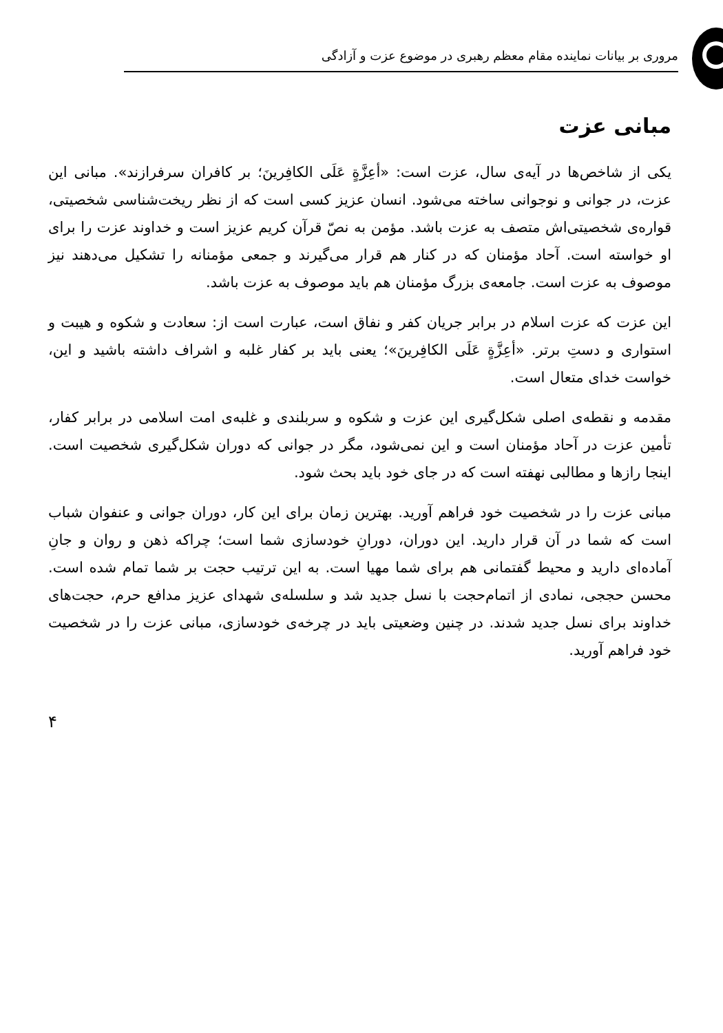مروری بر بیانات نماینده مقام معظم رهبری در موضوع عزت و آزادگی
مبانی عزت
یکی از شاخص‌ها در آیه‌ی سال، عزت است: «أعِزَّةٍ عَلَی الکافِرینَ؛ بر کافران سرفرازند». مبانی این عزت، در جوانی و نوجوانی ساخته می‌شود. انسان عزیز کسی است که از نظر ریخت‌شناسی شخصیتی، قواره‌ی شخصیتی‌اش متصف به عزت باشد. مؤمن به نصّ قرآن کریم عزیز است و خداوند عزت را برای او خواسته است. آحاد مؤمنان که در کنار هم قرار می‌گیرند و جمعی مؤمنانه را تشکیل می‌دهند نیز موصوف به عزت است. جامعه‌ی بزرگ مؤمنان هم باید موصوف به عزت باشد.
این عزت که عزت اسلام در برابر جریان کفر و نفاق است، عبارت است از: سعادت و شکوه و هیبت و استواری و دستِ برتر. «أعِزَّةٍ عَلَی الکافِرینَ»؛ یعنی باید بر کفار غلبه و اشراف داشته باشید و این، خواست خدای متعال است.
مقدمه و نقطه‌ی اصلی شکل‌گیری این عزت و شکوه و سربلندی و غلبه‌ی امت اسلامی در برابر کفار، تأمین عزت در آحاد مؤمنان است و این نمی‌شود، مگر در جوانی که دوران شکل‌گیری شخصیت است. اینجا رازها و مطالبی نهفته است که در جای خود باید بحث شود.
مبانی عزت را در شخصیت خود فراهم آورید. بهترین زمان برای این کار، دوران جوانی و عنفوان شباب است که شما در آن قرار دارید. این دوران، دورانِ خودسازی شما است؛ چراکه ذهن و روان و جانِ آماده‌ای دارید و محیط گفتمانی هم برای شما مهیا است. به این ترتیب حجت بر شما تمام شده است. محسن حججی، نمادی از اتمام‌حجت با نسل جدید شد و سلسله‌ی شهدای عزیز مدافع حرم، حجت‌های خداوند برای نسل جدید شدند. در چنین وضعیتی باید در چرخه‌ی خودسازی، مبانی عزت را در شخصیت خود فراهم آورید.
۴